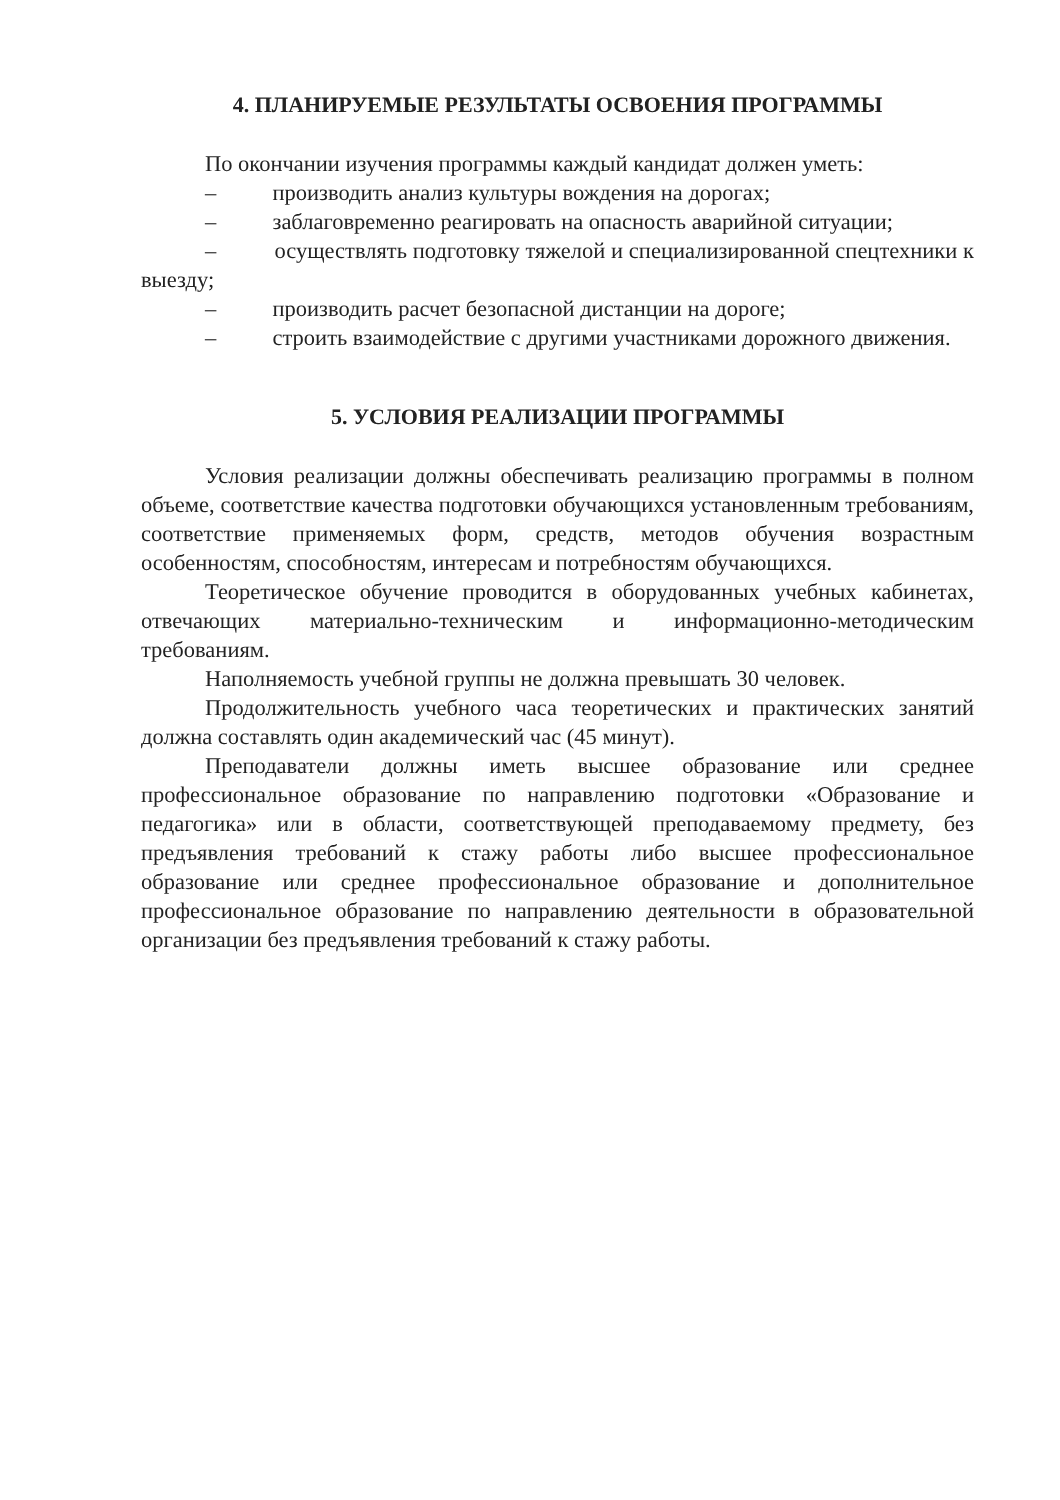4. ПЛАНИРУЕМЫЕ РЕЗУЛЬТАТЫ ОСВОЕНИЯ ПРОГРАММЫ
По окончании изучения программы каждый кандидат должен уметь:
– производить анализ культуры вождения на дорогах;
– заблаговременно реагировать на опасность аварийной ситуации;
– осуществлять подготовку тяжелой и специализированной спецтехники к выезду;
– производить расчет безопасной дистанции на дороге;
– строить взаимодействие с другими участниками дорожного движения.
5. УСЛОВИЯ РЕАЛИЗАЦИИ ПРОГРАММЫ
Условия реализации должны обеспечивать реализацию программы в полном объеме, соответствие качества подготовки обучающихся установленным требованиям, соответствие применяемых форм, средств, методов обучения возрастным особенностям, способностям, интересам и потребностям обучающихся.
Теоретическое обучение проводится в оборудованных учебных кабинетах, отвечающих материально-техническим и информационно-методическим требованиям.
Наполняемость учебной группы не должна превышать 30 человек.
Продолжительность учебного часа теоретических и практических занятий должна составлять один академический час (45 минут).
Преподаватели должны иметь высшее образование или среднее профессиональное образование по направлению подготовки «Образование и педагогика» или в области, соответствующей преподаваемому предмету, без предъявления требований к стажу работы либо высшее профессиональное образование или среднее профессиональное образование и дополнительное профессиональное образование по направлению деятельности в образовательной организации без предъявления требований к стажу работы.